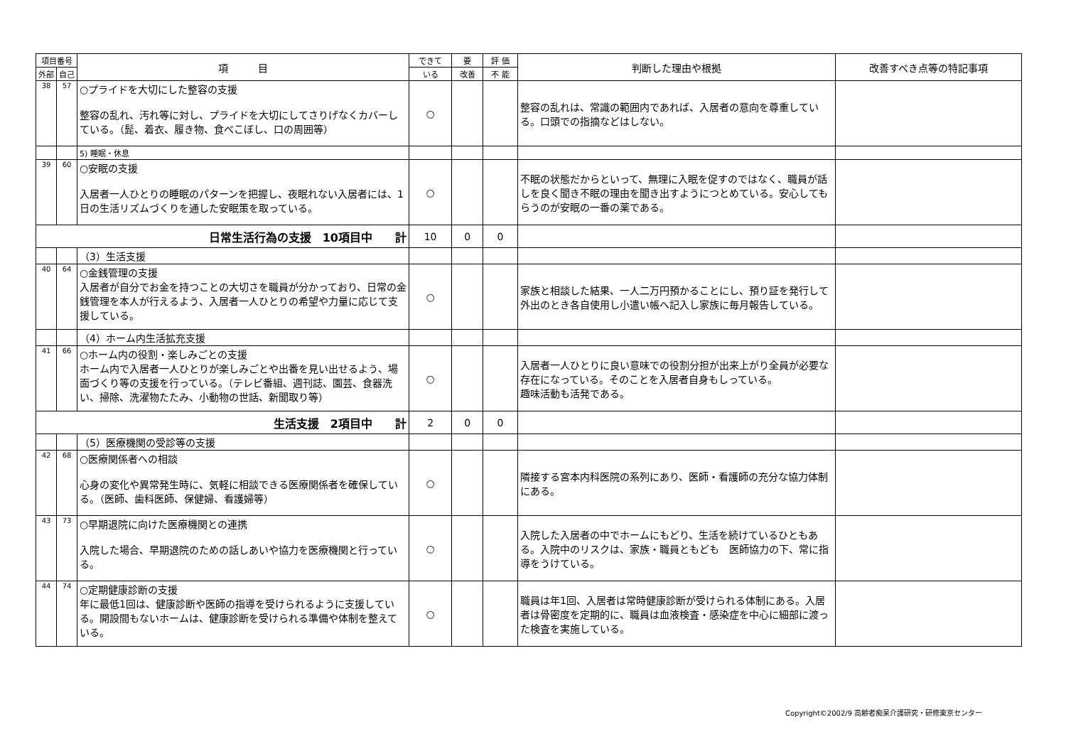| 項目番号 | | 項 目 | できて | 要 | 評 価 | 判断した理由や根拠 | 改善すべき点等の特記事項 |
| --- | --- | --- | --- | --- | --- | --- | --- |
| 外部 | 自己 | | いる | 改善 | 不 能 | | |
| 38 | 57 | ○プライドを大切にした整容の支援 整容の乱れ、汚れ等に対し、プライドを大切にしてさりげなくカバーしている。（髭、着衣、履き物、食べこぼし、口の周囲等） | ○ | | | 整容の乱れは、常識の範囲内であれば、入居者の意向を尊重している。口頭での指摘などはしない。 | |
| | | 5) 睡眠・休息 | | | | | |
| 39 | 60 | ○安眠の支援 入居者一人ひとりの睡眠のパターンを把握し、夜眠れない入居者には、1日の生活リズムづくりを通した安眠策を取っている。 | ○ | | | 不眠の状態だからといって、無理に入眠を促すのではなく、職員が話しを良く聞き不眠の理由を聞き出すようにつとめている。安心してもらうのが安眠の一番の薬である。 | |
| 日常生活行為の支援 10項目中 計 | | | 10 | 0 | 0 | | |
| | | （3）生活支援 | | | | | |
| 40 | 64 | ○金銭管理の支援 入居者が自分でお金を持つことの大切さを職員が分かっており、日常の金銭管理を本人が行えるよう、入居者一人ひとりの希望や力量に応じて支援している。 | ○ | | | 家族と相談した結果、一人二万円預かることにし、預り証を発行して 外出のとき各自使用し小遣い帳へ記入し家族に毎月報告している。 | |
| | | （4）ホーム内生活拡充支援 | | | | | |
| 41 | 66 | ○ホーム内の役割・楽しみごとの支援 ホーム内で入居者一人ひとりが楽しみごとや出番を見い出せるよう、場面づくり等の支援を行っている。（テレビ番組、週刊誌、園芸、食器洗い、掃除、洗濯物たたみ、小動物の世話、新聞取り等） | ○ | | | 入居者一人ひとりに良い意味での役割分担が出来上がり全員が必要な存在になっている。そのことを入居者自身もしっている。 趣味活動も活発である。 | |
| 生活支援 2項目中 計 | | | 2 | 0 | 0 | | |
| | | （5）医療機関の受診等の支援 | | | | | |
| 42 | 68 | ○医療関係者への相談 心身の変化や異常発生時に、気軽に相談できる医療関係者を確保している。（医師、歯科医師、保健婦、看護婦等） | ○ | | | 隣接する宮本内科医院の系列にあり、医師・看護師の充分な協力体制にある。 | |
| 43 | 73 | ○早期退院に向けた医療機関との連携 入院した場合、早期退院のための話しあいや協力を医療機関と行っている。 | ○ | | | 入院した入居者の中でホームにもどり、生活を続けているひともある。入院中のリスクは、家族・職員ともども 医師協力の下、常に指導をうけている。 | |
| 44 | 74 | ○定期健康診断の支援 年に最低1回は、健康診断や医師の指導を受けられるように支援している。開設間もないホームは、健康診断を受けられる準備や体制を整えている。 | ○ | | | 職員は年1回、入居者は常時健康診断が受けられる体制にある。入居者は骨密度を定期的に、職員は血液検査・感染症を中心に細部に渡った検査を実施している。 | |
Copyright©2002/9 高齢者痴呆介護研究・研修東京センター